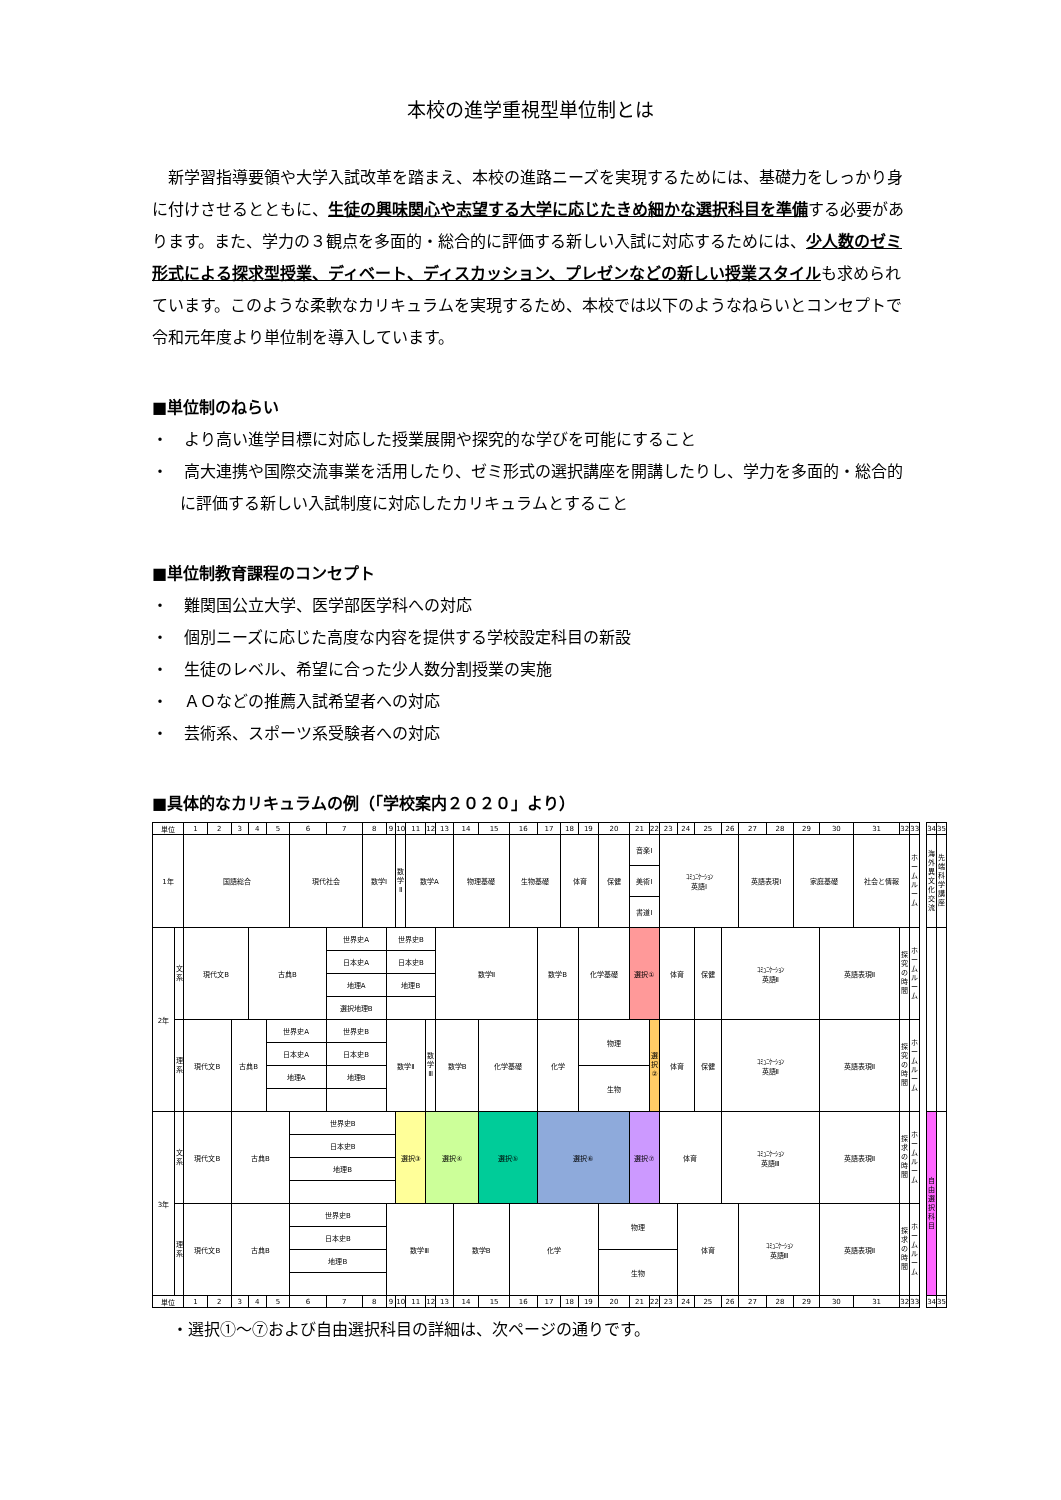本校の進学重視型単位制とは
新学習指導要領や大学入試改革を踏まえ、本校の進路ニーズを実現するためには、基礎力をしっかり身に付けさせるとともに、生徒の興味関心や志望する大学に応じたきめ細かな選択科目を準備する必要があります。また、学力の３観点を多面的・総合的に評価する新しい入試に対応するためには、少人数のゼミ形式による探求型授業、ディベート、ディスカッション、プレゼンなどの新しい授業スタイルも求められています。このような柔軟なカリキュラムを実現するため、本校では以下のようなねらいとコンセプトで令和元年度より単位制を導入しています。
■単位制のねらい
・　より高い進学目標に対応した授業展開や探究的な学びを可能にすること
・　高大連携や国際交流事業を活用したり、ゼミ形式の選択講座を開講したりし、学力を多面的・総合的に評価する新しい入試制度に対応したカリキュラムとすること
■単位制教育課程のコンセプト
・　難関国公立大学、医学部医学科への対応
・　個別ニーズに応じた高度な内容を提供する学校設定科目の新設
・　生徒のレベル、希望に合った少人数分割授業の実施
・　ＡＯなどの推薦入試希望者への対応
・　芸術系、スポーツ系受験者への対応
■具体的なカリキュラムの例（「学校案内２０２０」より）
| 単位 | | 1 | 2 | 3 | 4 | 5 | 6 | 7 | 8 | 9 | 10 | 11 | 12 | 13 | 14 | 15 | 16 | 17 | 18 | 19 | 20 | 21 | 22 | 23 | 24 | 25 | 26 | 27 | 28 | 29 | 30 | 31 | 32 | 33 | | 34 | 35 |
| 1年 | | 国語総合 | | | | | 現代社会 | | 数学Ⅰ | | 数 学 Ⅱ | 数学A | | | 物理基礎 | | 生物基礎 | | 体育 | | 保健 | 音楽Ⅰ | | ｺﾐｭﾆｹｰｼｮﾝ 英語Ⅰ | | | | 英語表現Ⅰ | | 家庭基礎 | | 社会と情報 | | ホ ー ム ル ー ム | | 海 外 異 文 化 交 流 | 先 端 科 学 講 座 |
| | | | | | | | | | | | | | | | | | | | | | | 美術Ⅰ | | | | | | | | | | | | | | | |
| | | | | | | | | | | | | | | | | | | | | | | 書道Ⅰ | | | | | | | | | | | | | | | |
| 2年 | 文 系 | 現代文B | | | 古典B | | | 世界史A | | 世界史B | | | | 数学Ⅱ | | | | 数学B | | 化学基礎 | | 選択① | | 体育 | | 保健 | ｺﾐｭﾆｹｰｼｮﾝ 英語Ⅱ | | | | 英語表現Ⅱ | | 探 究 の 時 間 | ホ ー ム ル ー ム | | | |
| | | | | | | | | 日本史A | | 日本史B | | | | | | | | | | | | | | | | | | | | | | | | | | | |
| | | | | | | | | 地理A | | 地理B | | | | | | | | | | | | | | | | | | | | | | | | | | | |
| | | | | | | | | 選択地理B | | | | | | | | | | | | | | | | | | | | | | | | | | | | | |
| | 理 系 | 現代文B | | 古典B | | 世界史A | | 世界史B | | 数学Ⅱ | | | 数 学 Ⅲ | 数学B | | 化学基礎 | | 化学 | | 物理 | | | 選 択 ② | 体育 | | 保健 | ｺﾐｭﾆｹｰｼｮﾝ 英語Ⅱ | | | | 英語表現Ⅱ | | 探 究 の 時 間 | ホ ー ム ル ー ム | | | |
| | | | | | | 日本史A | | 日本史B | | | | | | | | | | | | | | | | | | | | | | | | | | | | | |
| | | | | | | 地理A | | 地理B | | | | | | | | | | | | 生物 | | | | | | | | | | | | | | | | | |
| 3年 | 文 系 | 現代文B | | 古典B | | | 世界史B | | | | 選択③ | | 選択④ | | | 選択⑤ | | 選択⑥ | | | | 選択⑦ | | 体育 | | | ｺﾐｭﾆｹｰｼｮﾝ 英語Ⅲ | | | | 英語表現Ⅱ | | 探 求 の 時 間 | ホ ー ム ル ー ム | | 自 由 選 択 科 目 | |
| | | | | | | | 日本史B | | | | | | | | | | | | | | | | | | | | | | | | | | | | | | |
| | | | | | | | 地理B | | | | | | | | | | | | | | | | | | | | | | | | | | | | | | |
| | 理 系 | 現代文B | | 古典B | | | 世界史B | | | 数学Ⅲ | | | | | 数学B | | 化学 | | | | 物理 | | | | 体育 | | | ｺﾐｭﾆｹｰｼｮﾝ 英語Ⅲ | | | 英語表現Ⅱ | | 探 求 の 時 間 | ホ ー ム ル ー ム | | | |
| | | | | | | | 日本史B | | | | | | | | | | | | | | | | | | | | | | | | | | | | | | |
| | | | | | | | 地理B | | | | | | | | | | | | | | 生物 | | | | | | | | | | | | | | | | |
| 単位 | | 1 | 2 | 3 | 4 | 5 | 6 | 7 | 8 | 9 | 10 | 11 | 12 | 13 | 14 | 15 | 16 | 17 | 18 | 19 | 20 | 21 | 22 | 23 | 24 | 25 | 26 | 27 | 28 | 29 | 30 | 31 | 32 | 33 | | 34 | 35 |
・選択①～⑦および自由選択科目の詳細は、次ページの通りです。